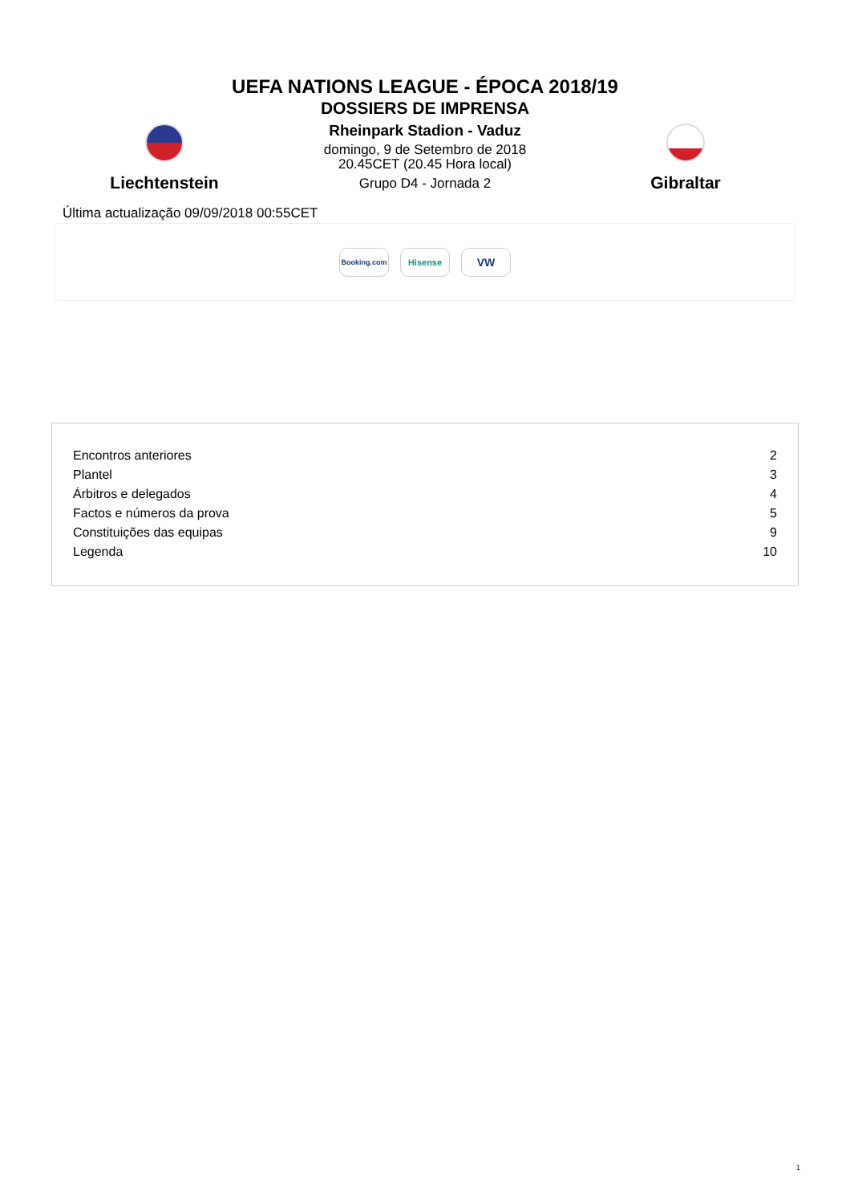UEFA NATIONS LEAGUE - ÉPOCA 2018/19
DOSSIERS DE IMPRENSA
Liechtenstein
Rheinpark Stadion - Vaduz
domingo, 9 de Setembro de 2018
20.45CET (20.45 Hora local)
Grupo D4 - Jornada 2
Gibraltar
Última actualização 09/09/2018 00:55CET
Booking.com
Hisense
VW
| Encontros anteriores | 2 |
| Plantel | 3 |
| Árbitros e delegados | 4 |
| Factos e números da prova | 5 |
| Constituições das equipas | 9 |
| Legenda | 10 |
1